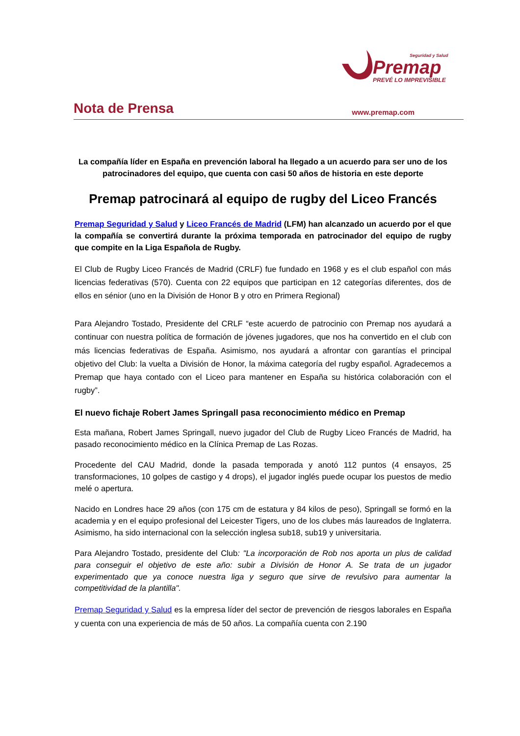Seguridad y Salud
Premap
PREVÉ LO IMPREVISIBLE
Nota de Prensa
www.premap.com
La compañía líder en España en prevención laboral ha llegado a un acuerdo para ser uno de los patrocinadores del equipo, que cuenta con casi 50 años de historia en este deporte
Premap patrocinará al equipo de rugby del Liceo Francés
Premap Seguridad y Salud y Liceo Francés de Madrid (LFM) han alcanzado un acuerdo por el que la compañía se convertirá durante la próxima temporada en patrocinador del equipo de rugby que compite en la Liga Española de Rugby.
El Club de Rugby Liceo Francés de Madrid (CRLF) fue fundado en 1968 y es el club español con más licencias federativas (570). Cuenta con 22 equipos que participan en 12 categorías diferentes, dos de ellos en sénior (uno en la División de Honor B y otro en Primera Regional)
Para Alejandro Tostado, Presidente del CRLF “este acuerdo de patrocinio con Premap nos ayudará a continuar con nuestra política de formación de jóvenes jugadores, que nos ha convertido en el club con más licencias federativas de España. Asimismo, nos ayudará a afrontar con garantías el principal objetivo del Club: la vuelta a División de Honor, la máxima categoría del rugby español. Agradecemos a Premap que haya contado con el Liceo para mantener en España su histórica colaboración con el rugby”.
El nuevo fichaje Robert James Springall pasa reconocimiento médico en Premap
Esta mañana, Robert James Springall, nuevo jugador del Club de Rugby Liceo Francés de Madrid, ha pasado reconocimiento médico en la Clínica Premap de Las Rozas.
Procedente del CAU Madrid, donde la pasada temporada y anotó 112 puntos (4 ensayos, 25 transformaciones, 10 golpes de castigo y 4 drops), el jugador inglés puede ocupar los puestos de medio melé o apertura.
Nacido en Londres hace 29 años (con 175 cm de estatura y 84 kilos de peso), Springall se formó en la academia y en el equipo profesional del Leicester Tigers, uno de los clubes más laureados de Inglaterra. Asimismo, ha sido internacional con la selección inglesa sub18, sub19 y universitaria.
Para Alejandro Tostado, presidente del Club: "La incorporación de Rob nos aporta un plus de calidad para conseguir el objetivo de este año: subir a División de Honor A. Se trata de un jugador experimentado que ya conoce nuestra liga y seguro que sirve de revulsivo para aumentar la competitividad de la plantilla".
Premap Seguridad y Salud es la empresa líder del sector de prevención de riesgos laborales en España y cuenta con una experiencia de más de 50 años. La compañía cuenta con 2.190